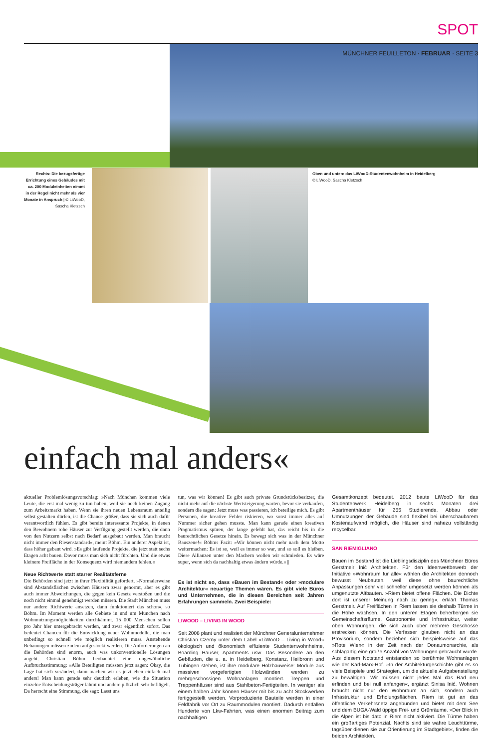SPOT
MÜNCHNER FEUILLETON · FEBRUAR · SEITE 3
Rechts: Die bezugsfertige Errichtung eines Gebäudes mit ca. 200 Moduleinheiten nimmt in der Regel nicht mehr als vier Monate in Anspruch | © LiWooD, Sascha Kletzsch
Oben und unten: das LiWooD-Studentenwohnheim in Heidelberg
© LiWooD, Sascha Kletzsch
einfach mal anders«
aktueller Problemlösungsvorschlag: »Nach München kommen viele Leute, die erst mal wenig zu tun haben, weil sie noch keinen Zugang zum Arbeitsmarkt haben. Wenn sie ihren neuen Lebensraum anteilig selbst gestalten dürfen, ist die Chance größer, dass sie sich auch dafür verantwortlich fühlen. Es gibt bereits interessante Projekte, in denen den Bewohnern rohe Häuser zur Verfügung gestellt werden, die dann von den Nutzern selbst nach Bedarf ausgebaut werden. Man braucht nicht immer den Riesenstandard«, meint Böhm. Ein anderer Aspekt ist, dass höher gebaut wird. »Es gibt laufende Projekte, die jetzt statt sechs Etagen acht bauen. Davor muss man sich nicht fürchten. Und die etwas kleinere Freifläche in der Konsequenz wird niemandem fehlen.«
Neue Richtwerte statt starrer Realitätsferne
Die Behörden sind jetzt in ihrer Flexibilität gefordert. »Normalerweise sind Abstandsflächen zwischen Häusern zwar genormt, aber es gibt auch immer Abweichungen, die gegen kein Gesetz verstoßen und die noch nicht einmal genehmigt werden müssen. Die Stadt München muss nur andere Richtwerte ansetzen, dann funktioniert das schon«, so Böhm. Im Moment werden alle Gebiete in und um München nach Wohnnutzungsmöglichkeiten durchkämmt. 15 000 Menschen sollen pro Jahr hier untergebracht werden, und zwar eigentlich sofort. Das bedeutet Chancen für die Entwicklung neuer Wohnmodelle, die man unbedingt so schnell wie möglich realisieren muss. Anstehende Bebauungen müssen zudem aufgestockt werden. Die Anforderungen an die Behörden sind enorm, auch was unkonventionelle Lösungen angeht. Christian Böhm beobachtet eine ungewöhnliche Aufbruchsstimmung: »Alle Beteiligten müssten jetzt sagen: Okay, die Lage hat sich verändert, dann machen wir es jetzt eben einfach mal anders! Man kann gerade sehr deutlich erleben, wie die Situation einzelne Entscheidungsträger lähmt und andere plötzlich sehr beflügelt. Da herrscht eine Stimmung, die sagt: Lasst uns
tun, was wir können! Es gibt auch private Grundstücksbesitzer, die nicht mehr auf die nächste Wertsteigerung warten, bevor sie verkaufen, sondern die sagen: Jetzt muss was passieren, ich beteilige mich. Es gibt Personen, die kreative Fehler riskieren, wo sonst immer alles auf Nummer sicher gehen musste. Man kann gerade einen kreativen Pragmatismus spüren, der lange gefehlt hat, das reicht bis in die baurechtlichen Gesetze hinein. Es bewegt sich was in der Münchner Bauszene!« Böhms Fazit: »Wir können nicht mehr nach dem Motto weitermachen: Es ist so, weil es immer so war, und so soll es bleiben. Diese Allianzen unter den Machern wollen wir schmieden. Es wäre super, wenn sich da nachhaltig etwas ändern würde.« ||
Es ist nicht so, dass »Bauen im Bestand« oder »modulare Architektur« neuartige Themen wären. Es gibt viele Büros und Unternehmen, die in diesen Bereichen seit Jahren Erfahrungen sammeln. Zwei Beispiele:
LIWOOD – LIVING IN WOOD
Seit 2008 plant und realisiert der Münchner Generalunternehmer Christian Czerny unter dem Label »LiWooD – Living in Wood« ökologisch und ökonomisch effiziente Studentenwohnheime, Boarding Häuser, Apartments usw. Das Besondere an den Gebäuden, die u. a. in Heidelberg, Konstanz, Heilbronn und Tübingen stehen, ist ihre modulare Holzbauweise: Module aus massiven vorgefertigten Holzwänden werden zu mehrgeschossigen Wohnanlagen montiert. Treppen und Treppenhäuser sind aus Stahlbeton-Fertigteilen. In weniger als einem halben Jahr können Häuser mit bis zu acht Stockwerken fertiggestellt werden. Vorproduzierte Bauteile werden in einer Feldfabrik vor Ort zu Raummodulen montiert. Dadurch entfallen Hunderte von Lkw-Fahrten, was einen enormen Beitrag zum nachhaltigen
Gesamtkonzept bedeutet. 2012 baute LiWooD für das Studentenwerk Heidelberg in sechs Monaten drei Apartmenthäuser für 265 Studierende. Abbau oder Umnutzungen der Gebäude sind flexibel bei überschaubarem Kostenaufwand möglich, die Häuser sind nahezu vollständig recycelbar.
SAN RIEMIGLIANO
Bauen im Bestand ist die Lieblingsdisziplin des Münchner Büros Gerstmeir Inić Architekten. Für den Ideenwettbewerb der Initiative »Wohnraum für alle« wählen die Architekten dennoch bewusst Neubauten, weil diese ohne baurechtliche Anpassungen sehr viel schneller umgesetzt werden können als umgenutzte Altbauten. »Riem bietet offene Flächen. Die Dichte dort ist unserer Meinung nach zu gering«, erklärt Thomas Gerstmeir. Auf Freiflächen in Riem lassen sie deshalb Türme in die Höhe wachsen. In den unteren Etagen beherbergen sie Gemeinschaftsräume, Gastronomie und Infrastruktur, weiter oben Wohnungen, die sich auch über mehrere Geschosse erstrecken können. Die Verfasser glauben nicht an das Provisorium, sondern beziehen sich beispielsweise auf das »Rote Wien« in der Zeit nach der Donaumonarchie, als schlagartig eine große Anzahl von Wohnungen gebraucht wurde. Aus diesem Notstand entstanden so berühmte Wohnanlagen wie der Karl-Marx-Hof. »In der Architekturgeschichte gibt es so viele Beispiele und Strategien, um die aktuelle Aufgabenstellung zu bewältigen. Wir müssen nicht jedes Mal das Rad neu erfinden und bei null anfangen«, ergänzt Sinisa Inić. Wohnen braucht nicht nur den Wohnraum an sich, sondern auch Infrastruktur und Erholungsflächen. Riem ist gut an das öffentliche Verkehrsnetz angebunden und bietet mit dem See und dem BUGA-Wald üppige Frei- und Grünräume. »Der Blick in die Alpen ist bis dato in Riem nicht aktiviert. Die Türme haben ein großartiges Potenzial. Nachts sind sie wahre Leuchttürme, tagsüber dienen sie zur Orientierung im Stadtgebiet«, finden die beiden Architekten.